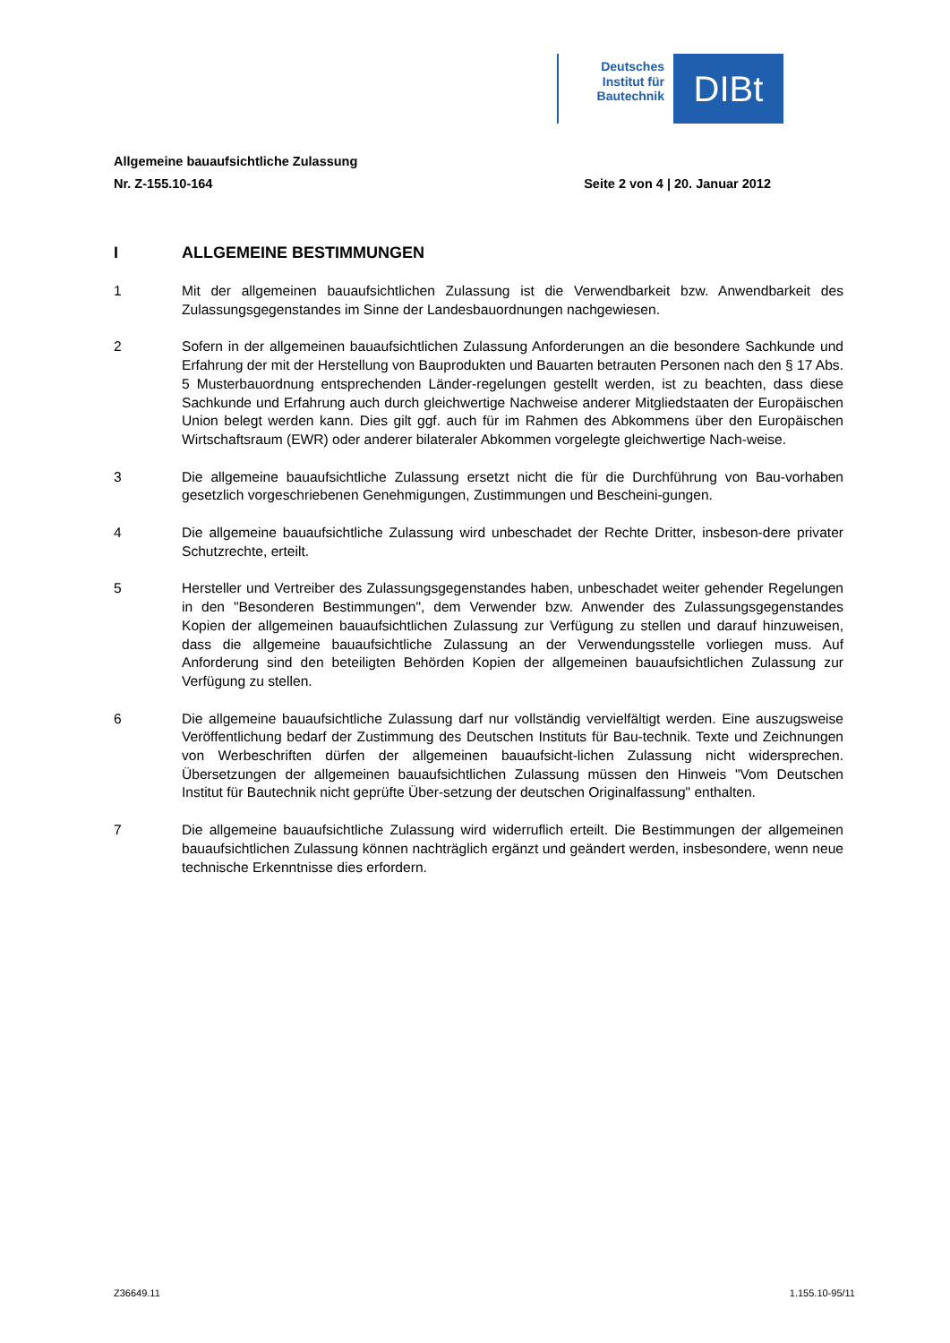Deutsches Institut für Bautechnik
DIBt
Allgemeine bauaufsichtliche Zulassung
Nr. Z-155.10-164 Seite 2 von 4 | 20. Januar 2012
I ALLGEMEINE BESTIMMUNGEN
1 Mit der allgemeinen bauaufsichtlichen Zulassung ist die Verwendbarkeit bzw. Anwendbarkeit des Zulassungsgegenstandes im Sinne der Landesbauordnungen nachgewiesen.
2 Sofern in der allgemeinen bauaufsichtlichen Zulassung Anforderungen an die besondere Sachkunde und Erfahrung der mit der Herstellung von Bauprodukten und Bauarten betrauten Personen nach den § 17 Abs. 5 Musterbauordnung entsprechenden Länder-regelungen gestellt werden, ist zu beachten, dass diese Sachkunde und Erfahrung auch durch gleichwertige Nachweise anderer Mitgliedstaaten der Europäischen Union belegt werden kann. Dies gilt ggf. auch für im Rahmen des Abkommens über den Europäischen Wirtschaftsraum (EWR) oder anderer bilateraler Abkommen vorgelegte gleichwertige Nach-weise.
3 Die allgemeine bauaufsichtliche Zulassung ersetzt nicht die für die Durchführung von Bau-vorhaben gesetzlich vorgeschriebenen Genehmigungen, Zustimmungen und Bescheini-gungen.
4 Die allgemeine bauaufsichtliche Zulassung wird unbeschadet der Rechte Dritter, insbeson-dere privater Schutzrechte, erteilt.
5 Hersteller und Vertreiber des Zulassungsgegenstandes haben, unbeschadet weiter gehender Regelungen in den "Besonderen Bestimmungen", dem Verwender bzw. Anwender des Zulassungsgegenstandes Kopien der allgemeinen bauaufsichtlichen Zulassung zur Verfügung zu stellen und darauf hinzuweisen, dass die allgemeine bauaufsichtliche Zulassung an der Verwendungsstelle vorliegen muss. Auf Anforderung sind den beteiligten Behörden Kopien der allgemeinen bauaufsichtlichen Zulassung zur Verfügung zu stellen.
6 Die allgemeine bauaufsichtliche Zulassung darf nur vollständig vervielfältigt werden. Eine auszugsweise Veröffentlichung bedarf der Zustimmung des Deutschen Instituts für Bau-technik. Texte und Zeichnungen von Werbeschriften dürfen der allgemeinen bauaufsicht-lichen Zulassung nicht widersprechen. Übersetzungen der allgemeinen bauaufsichtlichen Zulassung müssen den Hinweis "Vom Deutschen Institut für Bautechnik nicht geprüfte Über-setzung der deutschen Originalfassung" enthalten.
7 Die allgemeine bauaufsichtliche Zulassung wird widerruflich erteilt. Die Bestimmungen der allgemeinen bauaufsichtlichen Zulassung können nachträglich ergänzt und geändert werden, insbesondere, wenn neue technische Erkenntnisse dies erfordern.
Z36649.11 1.155.10-95/11